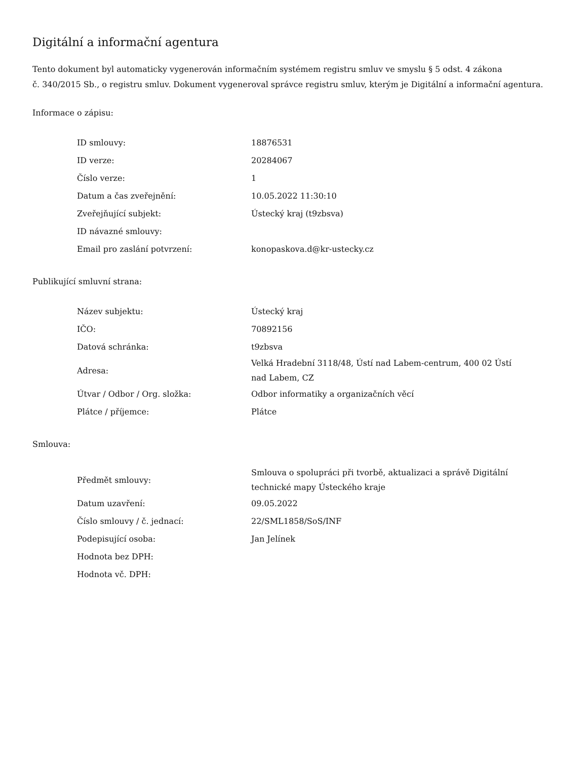Digitální a informační agentura
Tento dokument byl automaticky vygenerován informačním systémem registru smluv ve smyslu § 5 odst. 4 zákona
č. 340/2015 Sb., o registru smluv. Dokument vygeneroval správce registru smluv, kterým je Digitální a informační agentura.
Informace o zápisu:
| ID smlouvy: | 18876531 |
| ID verze: | 20284067 |
| Číslo verze: | 1 |
| Datum a čas zveřejnění: | 10.05.2022 11:30:10 |
| Zveřejňující subjekt: | Ústecký kraj (t9zbsva) |
| ID návazné smlouvy: | |
| Email pro zaslání potvrzení: | konopaskova.d@kr-ustecky.cz |
Publikující smluvní strana:
| Název subjektu: | Ústecký kraj |
| IČO: | 70892156 |
| Datová schránka: | t9zbsva |
| Adresa: | Velká Hradební 3118/48, Ústí nad Labem-centrum, 400 02 Ústí nad Labem, CZ |
| Útvar / Odbor / Org. složka: | Odbor informatiky a organizačních věcí |
| Plátce / příjemce: | Plátce |
Smlouva:
| Předmět smlouvy: | Smlouva o spolupráci při tvorbě, aktualizaci a správě Digitální technické mapy Ústeckého kraje |
| Datum uzavření: | 09.05.2022 |
| Číslo smlouvy / č. jednací: | 22/SML1858/SoS/INF |
| Podepisující osoba: | Jan Jelínek |
| Hodnota bez DPH: | |
| Hodnota vč. DPH: | |